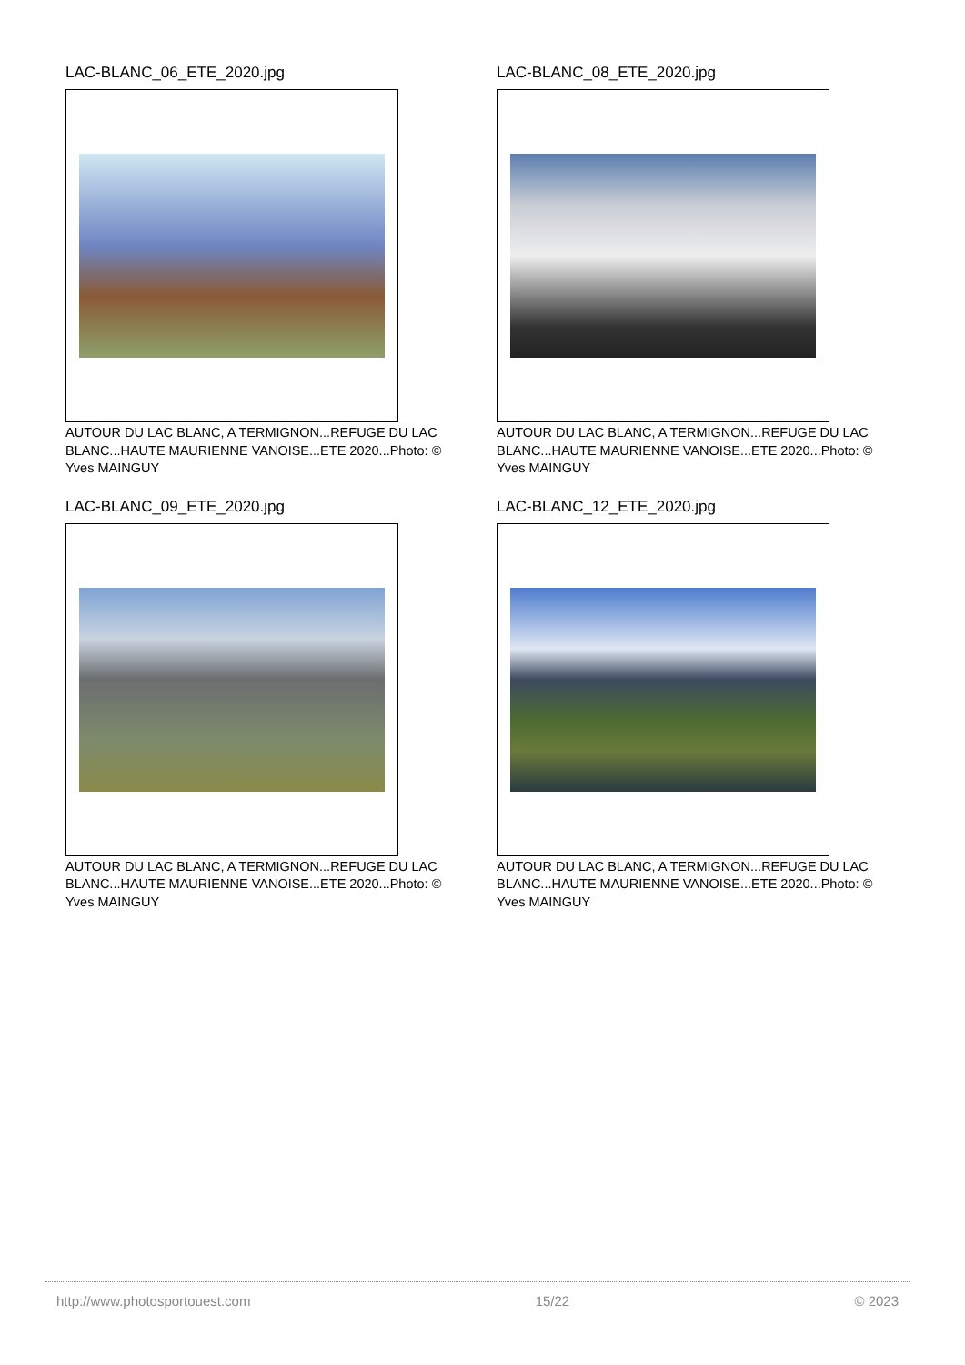LAC-BLANC_06_ETE_2020.jpg
AUTOUR DU LAC BLANC, A TERMIGNON...REFUGE DU LAC BLANC...HAUTE MAURIENNE VANOISE...ETE 2020...Photo: © Yves MAINGUY
LAC-BLANC_08_ETE_2020.jpg
AUTOUR DU LAC BLANC, A TERMIGNON...REFUGE DU LAC BLANC...HAUTE MAURIENNE VANOISE...ETE 2020...Photo: © Yves MAINGUY
LAC-BLANC_09_ETE_2020.jpg
AUTOUR DU LAC BLANC, A TERMIGNON...REFUGE DU LAC BLANC...HAUTE MAURIENNE VANOISE...ETE 2020...Photo: © Yves MAINGUY
LAC-BLANC_12_ETE_2020.jpg
AUTOUR DU LAC BLANC, A TERMIGNON...REFUGE DU LAC BLANC...HAUTE MAURIENNE VANOISE...ETE 2020...Photo: © Yves MAINGUY
http://www.photosportouest.com 15/22 © 2023